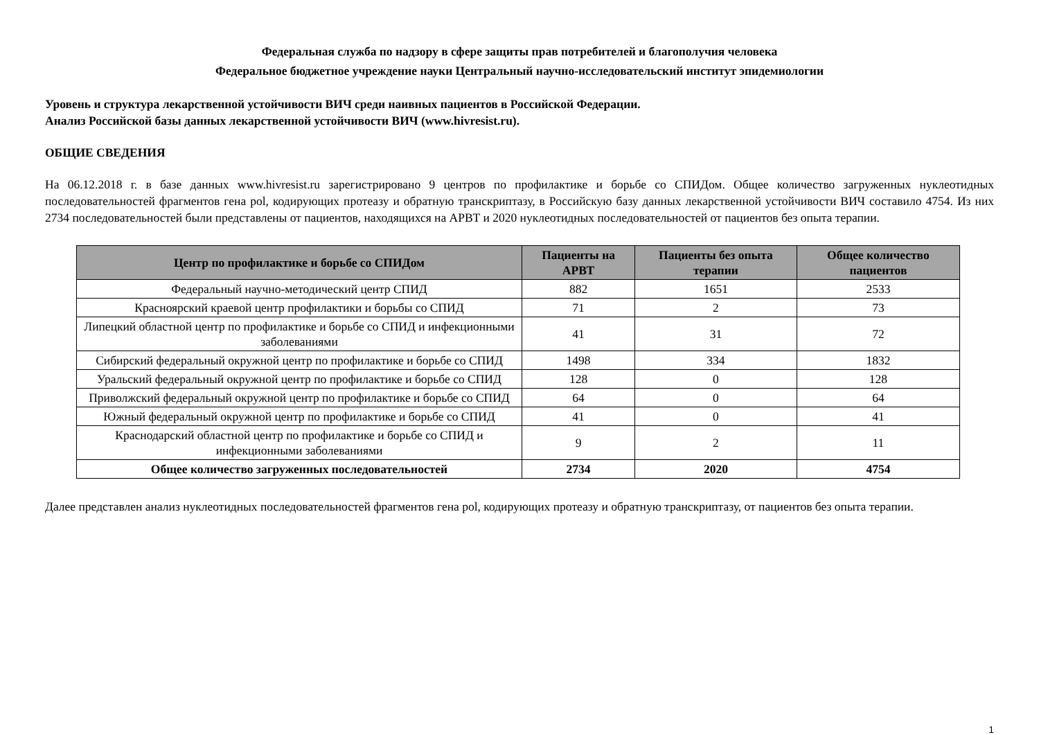Федеральная служба по надзору в сфере защиты прав потребителей и благополучия человека
Федеральное бюджетное учреждение науки Центральный научно-исследовательский институт эпидемиологии
Уровень и структура лекарственной устойчивости ВИЧ среди наивных пациентов в Российской Федерации.
Анализ Российской базы данных лекарственной устойчивости ВИЧ (www.hivresist.ru).
ОБЩИЕ СВЕДЕНИЯ
На 06.12.2018 г. в базе данных www.hivresist.ru зарегистрировано 9 центров по профилактике и борьбе со СПИДом. Общее количество загруженных нуклеотидных последовательностей фрагментов гена pol, кодирующих протеазу и обратную транскриптазу, в Российскую базу данных лекарственной устойчивости ВИЧ составило 4754. Из них 2734 последовательностей были представлены от пациентов, находящихся на АРВТ и 2020 нуклеотидных последовательностей от пациентов без опыта терапии.
| Центр по профилактике и борьбе со СПИДом | Пациенты на АРВТ | Пациенты без опыта терапии | Общее количество пациентов |
| --- | --- | --- | --- |
| Федеральный научно-методический центр СПИД | 882 | 1651 | 2533 |
| Красноярский краевой центр профилактики и борьбы со СПИД | 71 | 2 | 73 |
| Липецкий областной центр по профилактике и борьбе со СПИД и инфекционными заболеваниями | 41 | 31 | 72 |
| Сибирский федеральный окружной центр по профилактике и борьбе со СПИД | 1498 | 334 | 1832 |
| Уральский федеральный окружной центр по профилактике и борьбе со СПИД | 128 | 0 | 128 |
| Приволжский федеральный окружной центр по профилактике и борьбе со СПИД | 64 | 0 | 64 |
| Южный федеральный окружной центр по профилактике и борьбе со СПИД | 41 | 0 | 41 |
| Краснодарский областной центр по профилактике и борьбе со СПИД и инфекционными заболеваниями | 9 | 2 | 11 |
| Общее количество загруженных последовательностей | 2734 | 2020 | 4754 |
Далее представлен анализ нуклеотидных последовательностей фрагментов гена pol, кодирующих протеазу и обратную транскриптазу, от пациентов без опыта терапии.
1